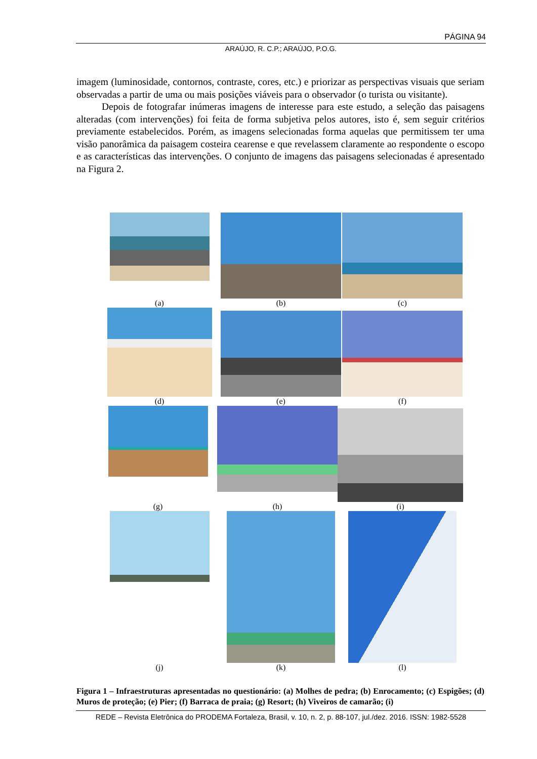PÁGINA 94
ARAÚJO, R. C.P.; ARAÚJO, P.O.G.
imagem (luminosidade, contornos, contraste, cores, etc.) e priorizar as perspectivas visuais que seriam observadas a partir de uma ou mais posições viáveis para o observador (o turista ou visitante).
Depois de fotografar inúmeras imagens de interesse para este estudo, a seleção das paisagens alteradas (com intervenções) foi feita de forma subjetiva pelos autores, isto é, sem seguir critérios previamente estabelecidos. Porém, as imagens selecionadas forma aquelas que permitissem ter uma visão panorâmica da paisagem costeira cearense e que revelassem claramente ao respondente o escopo e as características das intervenções. O conjunto de imagens das paisagens selecionadas é apresentado na Figura 2.
(a)
(b)
(c)
(d)
(e)
(f)
(g)
(h)
(i)
(j)
(k)
(l)
Figura 1 – Infraestruturas apresentadas no questionário: (a) Molhes de pedra; (b) Enrocamento; (c) Espigões; (d) Muros de proteção; (e) Pier; (f) Barraca de praia; (g) Resort; (h) Viveiros de camarão; (i)
REDE – Revista Eletrônica do PRODEMA Fortaleza, Brasil, v. 10, n. 2, p. 88-107, jul./dez. 2016. ISSN: 1982-5528